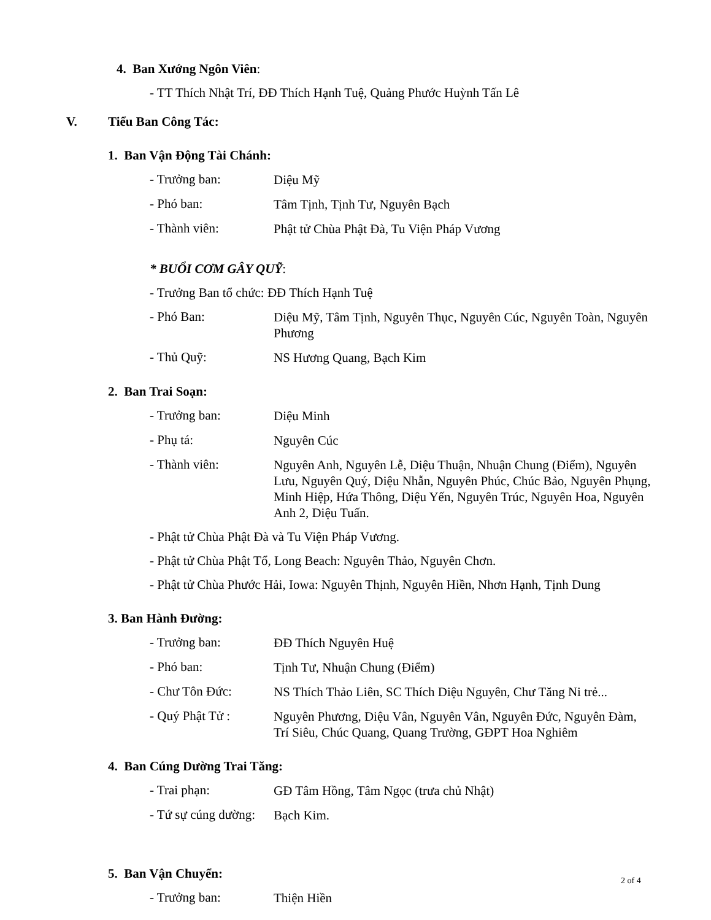4. Ban Xướng Ngôn Viên:
- TT Thích Nhật Trí, ĐĐ Thích Hạnh Tuệ, Quảng Phước Huỳnh Tấn Lê
V. Tiểu Ban Công Tác:
1. Ban Vận Động Tài Chánh:
- Trưởng ban:
Diệu Mỹ
- Phó ban:
Tâm Tịnh, Tịnh Tư, Nguyên Bạch
- Thành viên:
Phật tử Chùa Phật Đà, Tu Viện Pháp Vương
* BUỔI CƠM GÂY QUỸ:
- Trưởng Ban tổ chức: ĐĐ Thích Hạnh Tuệ
- Phó Ban:
Diệu Mỹ, Tâm Tịnh, Nguyên Thục, Nguyên Cúc, Nguyên Toàn, Nguyên Phương
- Thủ Quỹ:
NS Hương Quang, Bạch Kim
2. Ban Trai Soạn:
- Trưởng ban:
Diệu Minh
- Phụ tá:
Nguyên Cúc
- Thành viên:
Nguyên Anh, Nguyên Lễ, Diệu Thuận, Nhuận Chung (Điểm), Nguyên Lưu, Nguyên Quý, Diệu Nhẫn, Nguyên Phúc, Chúc Bảo, Nguyên Phụng, Minh Hiệp, Hứa Thông, Diệu Yến, Nguyên Trúc, Nguyên Hoa, Nguyên Anh 2, Diệu Tuấn.
- Phật tử Chùa Phật Đà và Tu Viện Pháp Vương.
- Phật tử Chùa Phật Tổ, Long Beach: Nguyên Thảo, Nguyên Chơn.
- Phật tử Chùa Phước Hải, Iowa: Nguyên Thịnh, Nguyên Hiền, Nhơn Hạnh, Tịnh Dung
3. Ban Hành Đường:
- Trưởng ban:
ĐĐ Thích Nguyên Huệ
- Phó ban:
Tịnh Tư, Nhuận Chung (Điểm)
- Chư Tôn Đức:
NS Thích Thảo Liên, SC Thích Diệu Nguyên, Chư Tăng Ni trẻ...
- Quý Phật Tử :
Nguyên Phương, Diệu Vân, Nguyên Vân, Nguyên Đức, Nguyên Đàm, Trí Siêu, Chúc Quang, Quang Trường, GĐPT Hoa Nghiêm
4. Ban Cúng Dường Trai Tăng:
- Trai phạn:
GĐ Tâm Hồng, Tâm Ngọc (trưa chủ Nhật)
- Tứ sự cúng dường:
Bạch Kim.
5. Ban Vận Chuyển:
- Trưởng ban:
Thiện Hiền
2 of 4